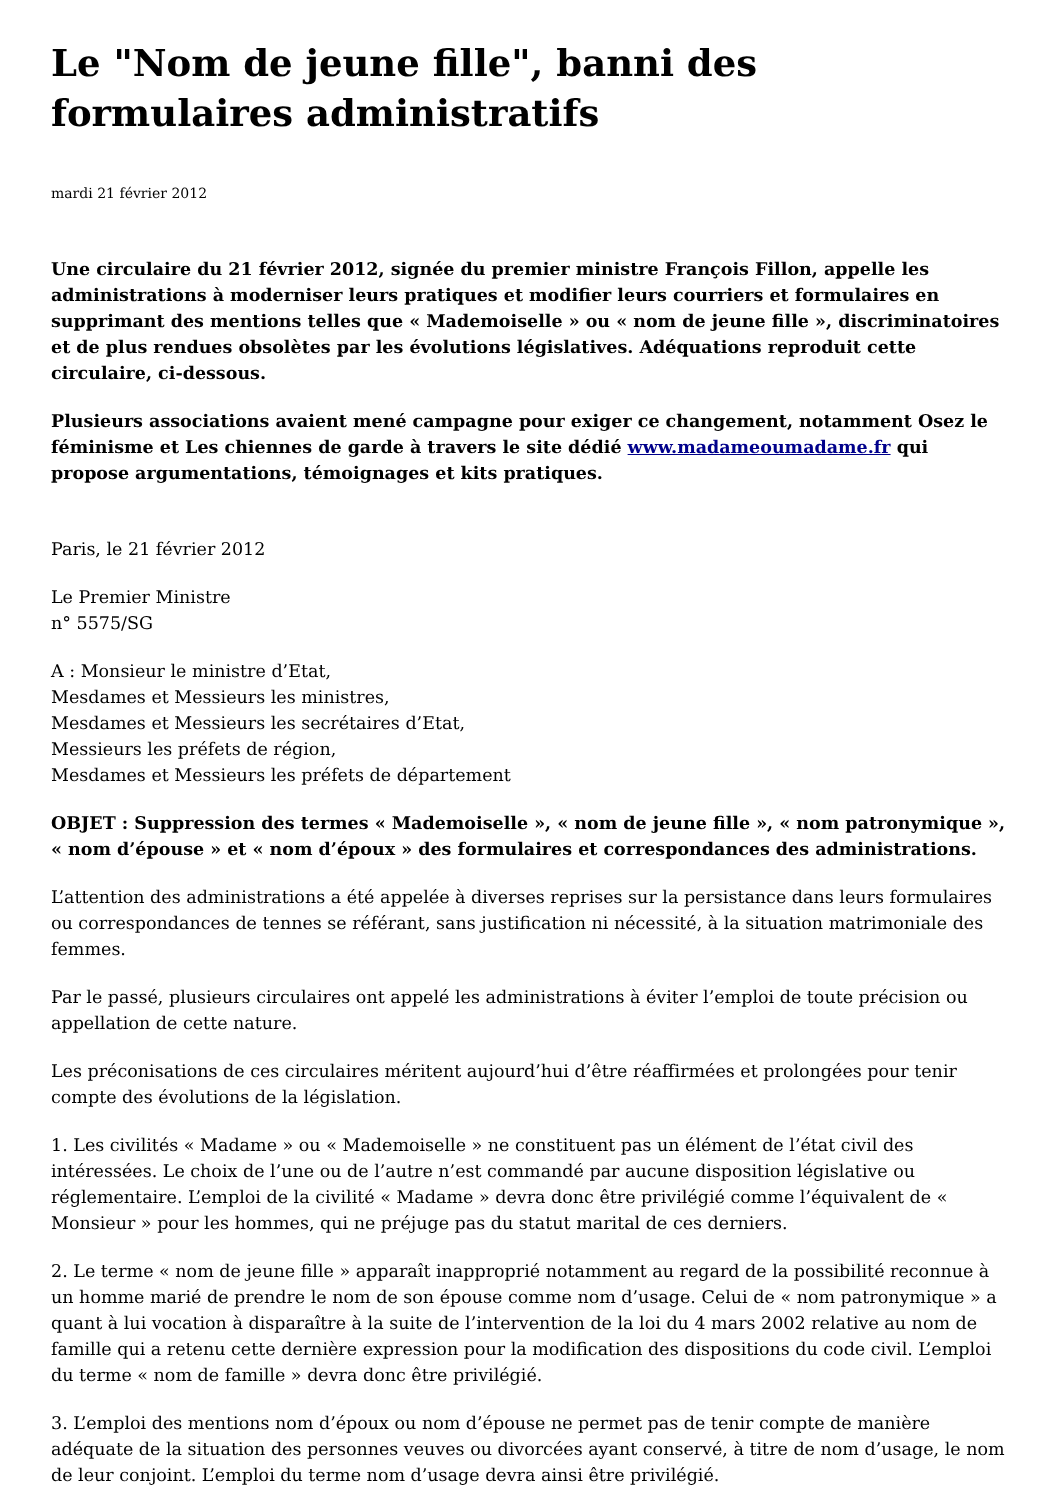Le "Nom de jeune fille", banni des formulaires administratifs
mardi 21 février 2012
Une circulaire du 21 février 2012, signée du premier ministre François Fillon, appelle les administrations à moderniser leurs pratiques et modifier leurs courriers et formulaires en supprimant des mentions telles que « Mademoiselle » ou « nom de jeune fille », discriminatoires et de plus rendues obsolètes par les évolutions législatives. Adéquations reproduit cette circulaire, ci-dessous.
Plusieurs associations avaient mené campagne pour exiger ce changement, notamment Osez le féminisme et Les chiennes de garde à travers le site dédié www.madameoumadame.fr qui propose argumentations, témoignages et kits pratiques.
Paris, le 21 février 2012
Le Premier Ministre
n° 5575/SG
A : Monsieur le ministre d’Etat,
Mesdames et Messieurs les ministres,
Mesdames et Messieurs les secrétaires d’Etat,
Messieurs les préfets de région,
Mesdames et Messieurs les préfets de département
OBJET : Suppression des termes « Mademoiselle », « nom de jeune fille », « nom patronymique », « nom d’épouse » et « nom d’époux » des formulaires et correspondances des administrations.
L’attention des administrations a été appelée à diverses reprises sur la persistance dans leurs formulaires ou correspondances de tennes se référant, sans justification ni nécessité, à la situation matrimoniale des femmes.
Par le passé, plusieurs circulaires ont appelé les administrations à éviter l’emploi de toute précision ou appellation de cette nature.
Les préconisations de ces circulaires méritent aujourd’hui d’être réaffirmées et prolongées pour tenir compte des évolutions de la législation.
1. Les civilités « Madame » ou « Mademoiselle » ne constituent pas un élément de l’état civil des intéressées. Le choix de l’une ou de l’autre n’est commandé par aucune disposition législative ou réglementaire. L’emploi de la civilité « Madame » devra donc être privilégié comme l’équivalent de « Monsieur » pour les hommes, qui ne préjuge pas du statut marital de ces derniers.
2. Le terme « nom de jeune fille » apparaît inapproprié notamment au regard de la possibilité reconnue à un homme marié de prendre le nom de son épouse comme nom d’usage. Celui de « nom patronymique » a quant à lui vocation à disparaître à la suite de l’intervention de la loi du 4 mars 2002 relative au nom de famille qui a retenu cette dernière expression pour la modification des dispositions du code civil. L’emploi du terme « nom de famille » devra donc être privilégié.
3. L’emploi des mentions nom d’époux ou nom d’épouse ne permet pas de tenir compte de manière adéquate de la situation des personnes veuves ou divorcées ayant conservé, à titre de nom d’usage, le nom de leur conjoint. L’emploi du terme nom d’usage devra ainsi être privilégié.